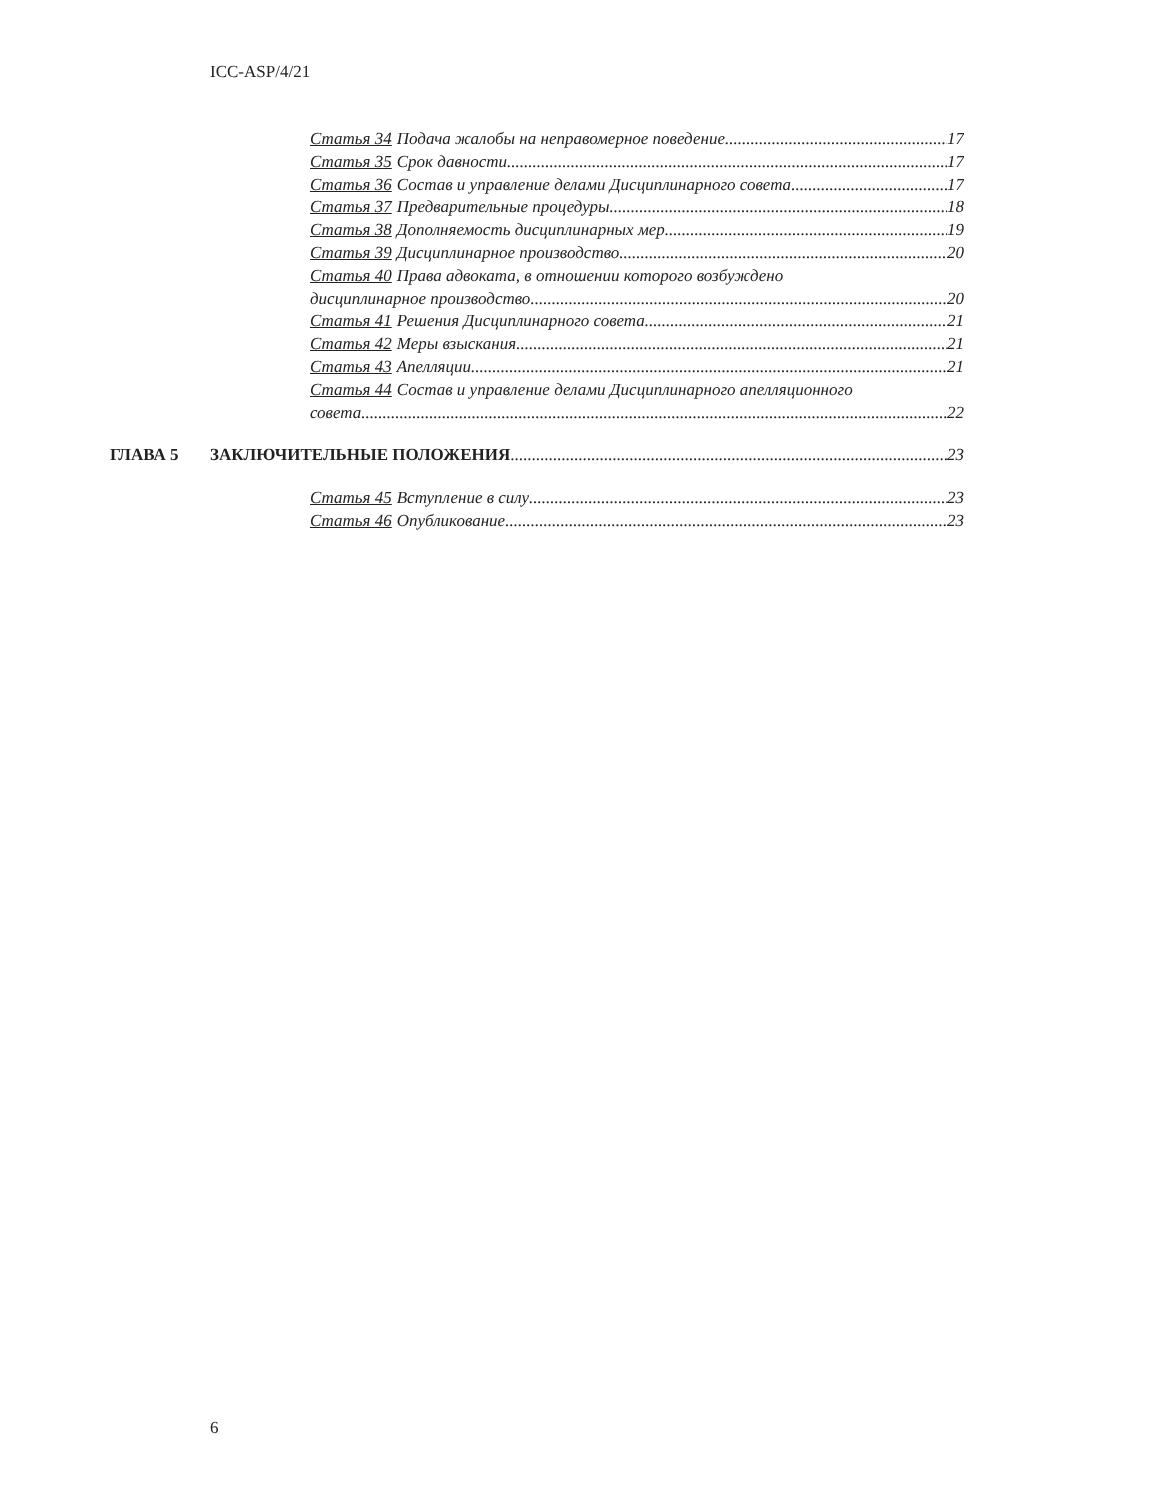ICC-ASP/4/21
Статья 34 Подача жалобы на неправомерное поведение 17
Статья 35 Срок давности 17
Статья 36 Состав и управление делами Дисциплинарного совета 17
Статья 37 Предварительные процедуры 18
Статья 38 Дополняемость дисциплинарных мер 19
Статья 39 Дисциплинарное производство 20
Статья 40 Права адвоката, в отношении которого возбуждено
дисциплинарное производство 20
Статья 41 Решения Дисциплинарного совета 21
Статья 42 Меры взыскания 21
Статья 43 Апелляции 21
Статья 44 Состав и управление делами Дисциплинарного апелляционного
совета 22
ГЛАВА 5 ЗАКЛЮЧИТЕЛЬНЫЕ ПОЛОЖЕНИЯ 23
Статья 45 Вступление в силу 23
Статья 46 Опубликование 23
6